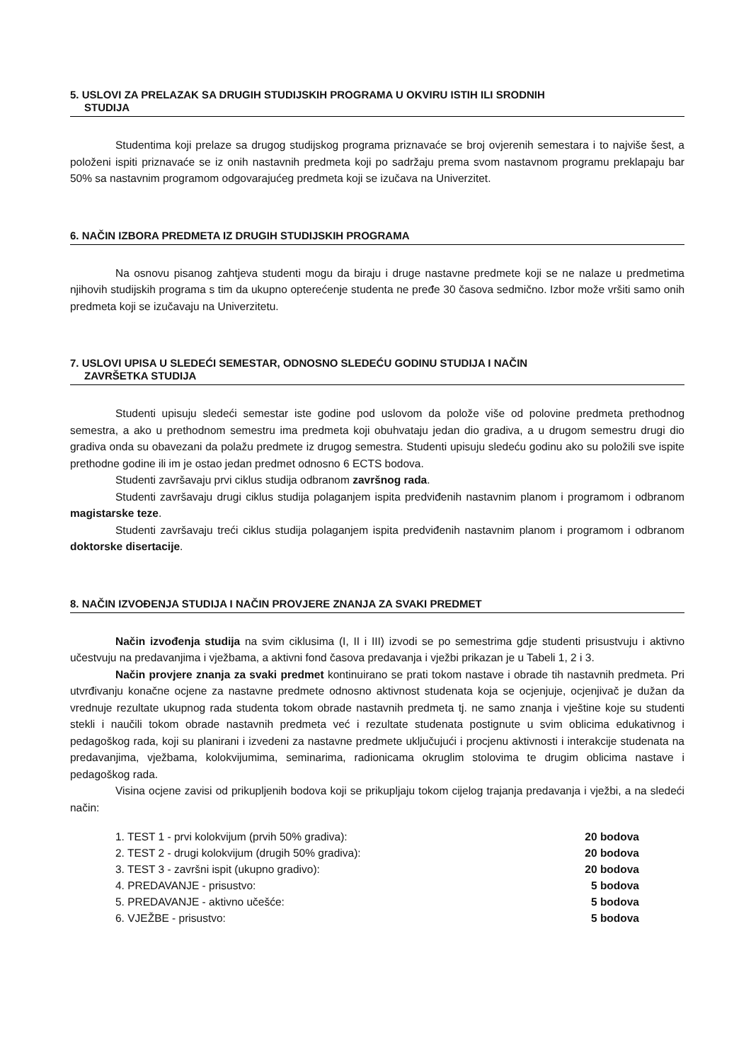5. USLOVI ZA PRELAZAK SA DRUGIH STUDIJSKIH PROGRAMA U OKVIRU ISTIH ILI SRODNIH
STUDIJA
Studentima koji prelaze sa drugog studijskog programa priznavaće se broj ovjerenih semestara i to najviše šest, a položeni ispiti priznavaće se iz onih nastavnih predmeta koji po sadržaju prema svom nastavnom programu preklapaju bar 50% sa nastavnim programom odgovarajućeg predmeta koji se izučava na Univerzitet.
6. NAČIN IZBORA PREDMETA IZ DRUGIH STUDIJSKIH PROGRAMA
Na osnovu pisanog zahtjeva studenti mogu da biraju i druge nastavne predmete koji se ne nalaze u predmetima njihovih studijskih programa s tim da ukupno opterećenje studenta ne pređe 30 časova sedmično. Izbor može vršiti samo onih predmeta koji se izučavaju na Univerzitetu.
7. USLOVI UPISA U SLEDEĆI SEMESTAR, ODNOSNO SLEDEĆU GODINU STUDIJA I NAČIN
ZAVRŠETKA STUDIJA
Studenti upisuju sledeći semestar iste godine pod uslovom da polože više od polovine predmeta prethodnog semestra, a ako u prethodnom semestru ima predmeta koji obuhvataju jedan dio gradiva, a u drugom semestru drugi dio gradiva onda su obavezani da polažu predmete iz drugog semestra. Studenti upisuju sledeću godinu ako su položili sve ispite prethodne godine ili im je ostao jedan predmet odnosno 6 ECTS bodova.
Studenti završavaju prvi ciklus studija odbranom završnog rada.
Studenti završavaju drugi ciklus studija polaganjem ispita predviđenih nastavnim planom i programom i odbranom magistarske teze.
Studenti završavaju treći ciklus studija polaganjem ispita predviđenih nastavnim planom i programom i odbranom doktorske disertacije.
8. NAČIN IZVOĐENJA STUDIJA I NAČIN PROVJERE ZNANJA ZA SVAKI PREDMET
Način izvođenja studija na svim ciklusima (I, II i III) izvodi se po semestrima gdje studenti prisustvuju i aktivno učestvuju na predavanjima i vježbama, a aktivni fond časova predavanja i vježbi prikazan je u Tabeli 1, 2 i 3.
Način provjere znanja za svaki predmet kontinuirano se prati tokom nastave i obrade tih nastavnih predmeta. Pri utvrđivanju konačne ocjene za nastavne predmete odnosno aktivnost studenata koja se ocjenjuje, ocjenjivač je dužan da vrednuje rezultate ukupnog rada studenta tokom obrade nastavnih predmeta tj. ne samo znanja i vještine koje su studenti stekli i naučili tokom obrade nastavnih predmeta već i rezultate studenata postignute u svim oblicima edukativnog i pedagoškog rada, koji su planirani i izvedeni za nastavne predmete uključujući i procjenu aktivnosti i interakcije studenata na predavanjima, vježbama, kolokvijumima, seminarima, radionicama okruglim stolovima te drugim oblicima nastave i pedagoškog rada.
Visina ocjene zavisi od prikupljenih bodova koji se prikupljaju tokom cijelog trajanja predavanja i vježbi, a na sledeći način:
| 1. TEST 1 - prvi kolokvijum (prvih 50% gradiva): | 20 bodova |
| 2. TEST 2 - drugi kolokvijum (drugih 50% gradiva): | 20 bodova |
| 3. TEST 3 - završni ispit (ukupno gradivo): | 20 bodova |
| 4. PREDAVANJE - prisustvo: | 5 bodova |
| 5. PREDAVANJE - aktivno učešće: | 5 bodova |
| 6. VJEŽBE - prisustvo: | 5 bodova |